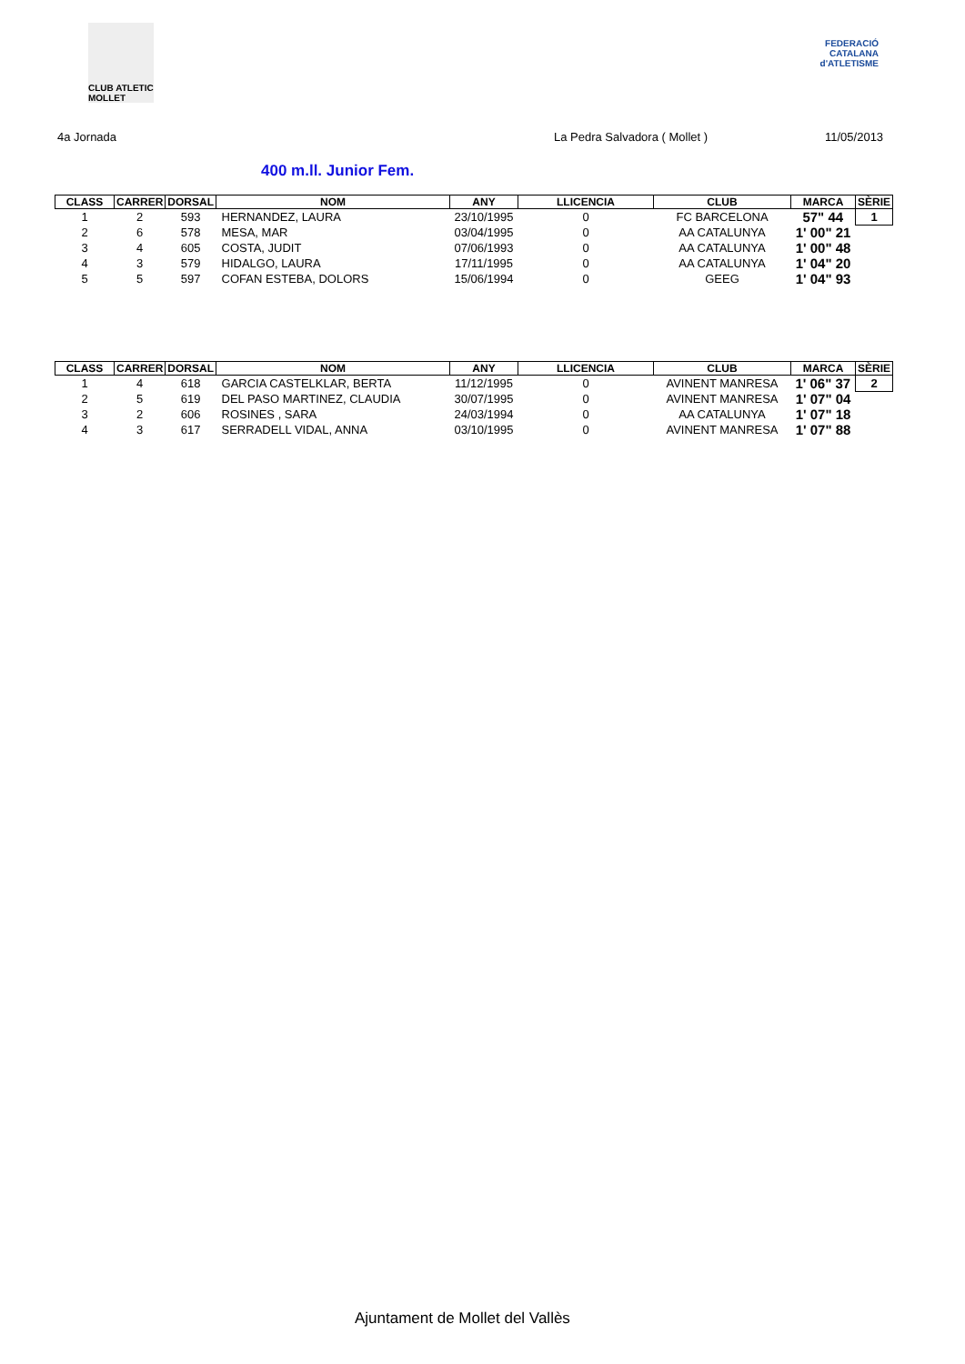CLUB ATLETIC MOLLET
FEDERACIÓ CATALANA d'ATLETISME
4a Jornada La Pedra Salvadora ( Mollet ) 11/05/2013
400 m.ll. Junior Fem.
| CLASS | CARRER | DORSAL | NOM | ANY | LLICENCIA | CLUB | MARCA | SÈRIE |
| --- | --- | --- | --- | --- | --- | --- | --- | --- |
| 1 | 2 | 593 | HERNANDEZ, LAURA | 23/10/1995 | 0 | FC BARCELONA | 57" 44 | 1 |
| 2 | 6 | 578 | MESA, MAR | 03/04/1995 | 0 | AA CATALUNYA | 1' 00" 21 | |
| 3 | 4 | 605 | COSTA, JUDIT | 07/06/1993 | 0 | AA CATALUNYA | 1' 00" 48 | |
| 4 | 3 | 579 | HIDALGO, LAURA | 17/11/1995 | 0 | AA CATALUNYA | 1' 04" 20 | |
| 5 | 5 | 597 | COFAN ESTEBA, DOLORS | 15/06/1994 | 0 | GEEG | 1' 04" 93 | |
| CLASS | CARRER | DORSAL | NOM | ANY | LLICENCIA | CLUB | MARCA | SÈRIE |
| --- | --- | --- | --- | --- | --- | --- | --- | --- |
| 1 | 4 | 618 | GARCIA CASTELKLAR, BERTA | 11/12/1995 | 0 | AVINENT MANRESA | 1' 06" 37 | 2 |
| 2 | 5 | 619 | DEL PASO MARTINEZ, CLAUDIA | 30/07/1995 | 0 | AVINENT MANRESA | 1' 07" 04 | |
| 3 | 2 | 606 | ROSINES , SARA | 24/03/1994 | 0 | AA CATALUNYA | 1' 07" 18 | |
| 4 | 3 | 617 | SERRADELL VIDAL, ANNA | 03/10/1995 | 0 | AVINENT MANRESA | 1' 07" 88 | |
Ajuntament de Mollet del Vallès